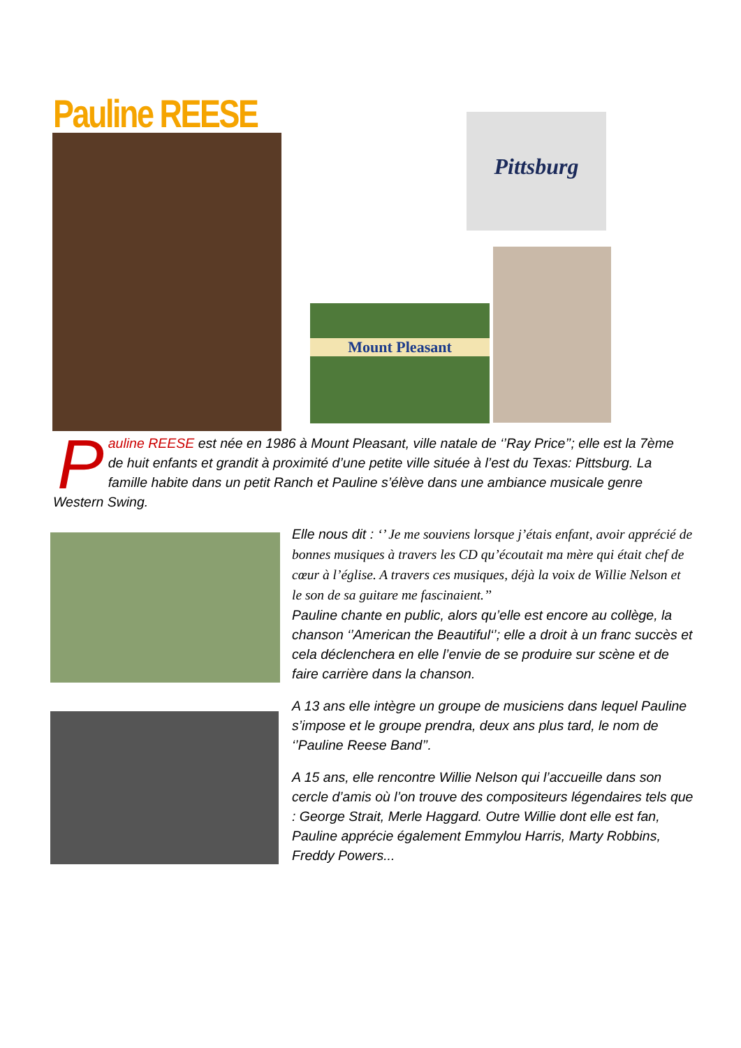Pauline REESE Pittsburg
Mount Pleasant
Pauline REESE est née en 1986 à Mount Pleasant, ville natale de ‘’Ray Price’’; elle est la 7ème de huit enfants et grandit à proximité d’une petite ville située à l’est du Texas: Pittsburg. La famille habite dans un petit Ranch et Pauline s’élève dans une ambiance musicale genre Western Swing.
Elle nous dit : ‘’ Je me souviens lorsque j’étais enfant, avoir apprécié de bonnes musiques à travers les CD qu’écoutait ma mère qui était chef de cœur à l’église. A travers ces musiques, déjà la voix de Willie Nelson et le son de sa guitare me fascinaient.’’
Pauline chante en public, alors qu’elle est encore au collège, la chanson ‘’American the Beautiful‘’; elle a droit à un franc succès et cela déclenchera en elle l’envie de se produire sur scène et de faire carrière dans la chanson.
A 13 ans elle intègre un groupe de musiciens dans lequel Pauline s’impose et le groupe prendra, deux ans plus tard, le nom de ‘’Pauline Reese Band’’.
A 15 ans, elle rencontre Willie Nelson qui l’accueille dans son cercle d’amis où l’on trouve des compositeurs légendaires tels que : George Strait, Merle Haggard. Outre Willie dont elle est fan, Pauline apprécie également Emmylou Harris, Marty Robbins, Freddy Powers...